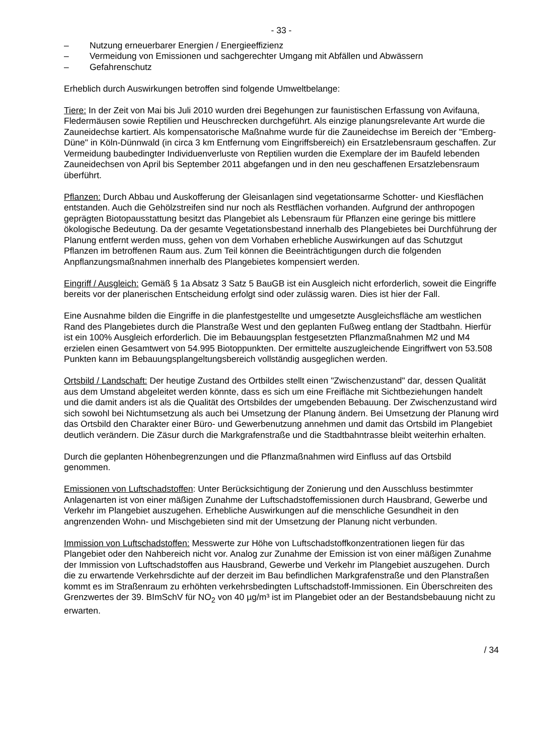- 33 -
– Nutzung erneuerbarer Energien / Energieeffizienz
– Vermeidung von Emissionen und sachgerechter Umgang mit Abfällen und Abwässern
– Gefahrenschutz
Erheblich durch Auswirkungen betroffen sind folgende Umweltbelange:
Tiere: In der Zeit von Mai bis Juli 2010 wurden drei Begehungen zur faunistischen Erfassung von Avifauna, Fledermäusen sowie Reptilien und Heuschrecken durchgeführt. Als einzige planungsrelevante Art wurde die Zauneidechse kartiert. Als kompensatorische Maßnahme wurde für die Zauneidechse im Bereich der "Emberg-Düne" in Köln-Dünnwald (in circa 3 km Entfernung vom Eingriffsbereich) ein Ersatzlebensraum geschaffen. Zur Vermeidung baubedingter Individuenverluste von Reptilien wurden die Exemplare der im Baufeld lebenden Zauneidechsen von April bis September 2011 abgefangen und in den neu geschaffenen Ersatzlebensraum überführt.
Pflanzen: Durch Abbau und Auskofferung der Gleisanlagen sind vegetationsarme Schotter- und Kiesflächen entstanden. Auch die Gehölzstreifen sind nur noch als Restflächen vorhanden. Aufgrund der anthropogen geprägten Biotopausstattung besitzt das Plangebiet als Lebensraum für Pflanzen eine geringe bis mittlere ökologische Bedeutung. Da der gesamte Vegetationsbestand innerhalb des Plangebietes bei Durchführung der Planung entfernt werden muss, gehen von dem Vorhaben erhebliche Auswirkungen auf das Schutzgut Pflanzen im betroffenen Raum aus. Zum Teil können die Beeinträchtigungen durch die folgenden Anpflanzungsmaßnahmen innerhalb des Plangebietes kompensiert werden.
Eingriff / Ausgleich: Gemäß § 1a Absatz 3 Satz 5 BauGB ist ein Ausgleich nicht erforderlich, soweit die Eingriffe bereits vor der planerischen Entscheidung erfolgt sind oder zulässig waren. Dies ist hier der Fall.
Eine Ausnahme bilden die Eingriffe in die planfestgestellte und umgesetzte Ausgleichsfläche am westlichen Rand des Plangebietes durch die Planstraße West und den geplanten Fußweg entlang der Stadtbahn. Hierfür ist ein 100% Ausgleich erforderlich. Die im Bebauungsplan festgesetzten Pflanzmaßnahmen M2 und M4 erzielen einen Gesamtwert von 54.995 Biotoppunkten. Der ermittelte auszugleichende Eingriffwert von 53.508 Punkten kann im Bebauungsplangeltungsbereich vollständig ausgeglichen werden.
Ortsbild / Landschaft: Der heutige Zustand des Ortbildes stellt einen "Zwischenzustand" dar, dessen Qualität aus dem Umstand abgeleitet werden könnte, dass es sich um eine Freifläche mit Sichtbeziehungen handelt und die damit anders ist als die Qualität des Ortsbildes der umgebenden Bebauung. Der Zwischenzustand wird sich sowohl bei Nichtumsetzung als auch bei Umsetzung der Planung ändern. Bei Umsetzung der Planung wird das Ortsbild den Charakter einer Büro- und Gewerbenutzung annehmen und damit das Ortsbild im Plangebiet deutlich verändern. Die Zäsur durch die Markgrafenstraße und die Stadtbahntrasse bleibt weiterhin erhalten.
Durch die geplanten Höhenbegrenzungen und die Pflanzmaßnahmen wird Einfluss auf das Ortsbild genommen.
Emissionen von Luftschadstoffen: Unter Berücksichtigung der Zonierung und den Ausschluss bestimmter Anlagenarten ist von einer mäßigen Zunahme der Luftschadstoffemissionen durch Hausbrand, Gewerbe und Verkehr im Plangebiet auszugehen. Erhebliche Auswirkungen auf die menschliche Gesundheit in den angrenzenden Wohn- und Mischgebieten sind mit der Umsetzung der Planung nicht verbunden.
Immission von Luftschadstoffen: Messwerte zur Höhe von Luftschadstoffkonzentrationen liegen für das Plangebiet oder den Nahbereich nicht vor. Analog zur Zunahme der Emission ist von einer mäßigen Zunahme der Immission von Luftschadstoffen aus Hausbrand, Gewerbe und Verkehr im Plangebiet auszugehen. Durch die zu erwartende Verkehrsdichte auf der derzeit im Bau befindlichen Markgrafenstraße und den Planstraßen kommt es im Straßenraum zu erhöhten verkehrsbedingten Luftschadstoff-Immissionen. Ein Überschreiten des Grenzwertes der 39. BImSchV für NO<sub>2</sub> von 40 µg/m³ ist im Plangebiet oder an der Bestandsbebauung nicht zu erwarten.
/ 34